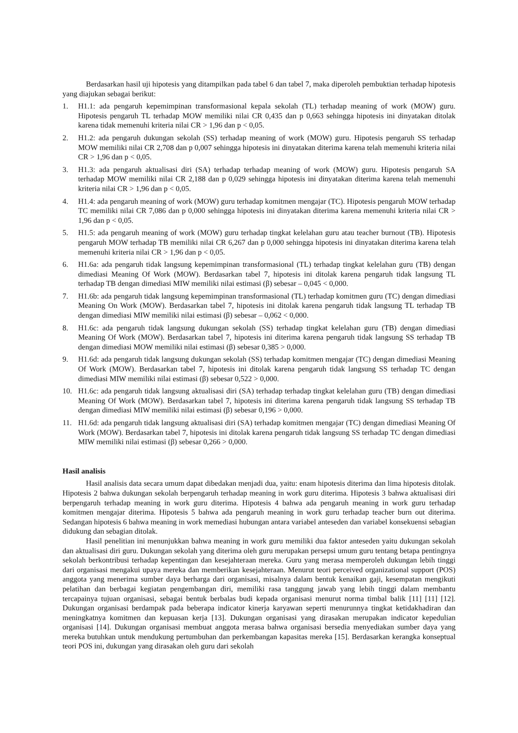Berdasarkan hasil uji hipotesis yang ditampilkan pada tabel 6 dan tabel 7, maka diperoleh pembuktian terhadap hipotesis yang diajukan sebagai berikut:
1. H1.1: ada pengaruh kepemimpinan transformasional kepala sekolah (TL) terhadap meaning of work (MOW) guru. Hipotesis pengaruh TL terhadap MOW memiliki nilai CR 0,435 dan p 0,663 sehingga hipotesis ini dinyatakan ditolak karena tidak memenuhi kriteria nilai CR > 1,96 dan p < 0,05.
2. H1.2: ada pengaruh dukungan sekolah (SS) terhadap meaning of work (MOW) guru. Hipotesis pengaruh SS terhadap MOW memiliki nilai CR 2,708 dan p 0,007 sehingga hipotesis ini dinyatakan diterima karena telah memenuhi kriteria nilai CR > 1,96 dan p < 0,05.
3. H1.3: ada pengaruh aktualisasi diri (SA) terhadap terhadap meaning of work (MOW) guru. Hipotesis pengaruh SA terhadap MOW memiliki nilai CR 2,188 dan p 0,029 sehingga hipotesis ini dinyatakan diterima karena telah memenuhi kriteria nilai CR > 1,96 dan p < 0,05.
4. H1.4: ada pengaruh meaning of work (MOW) guru terhadap komitmen mengajar (TC). Hipotesis pengaruh MOW terhadap TC memiliki nilai CR 7,086 dan p 0,000 sehingga hipotesis ini dinyatakan diterima karena memenuhi kriteria nilai CR > 1,96 dan p < 0,05.
5. H1.5: ada pengaruh meaning of work (MOW) guru terhadap tingkat kelelahan guru atau teacher burnout (TB). Hipotesis pengaruh MOW terhadap TB memiliki nilai CR 6,267 dan p 0,000 sehingga hipotesis ini dinyatakan diterima karena telah memenuhi kriteria nilai CR > 1,96 dan p < 0,05.
6. H1.6a: ada pengaruh tidak langsung kepemimpinan transformasional (TL) terhadap tingkat kelelahan guru (TB) dengan dimediasi Meaning Of Work (MOW). Berdasarkan tabel 7, hipotesis ini ditolak karena pengaruh tidak langsung TL terhadap TB dengan dimediasi MIW memiliki nilai estimasi (β) sebesar – 0,045 < 0,000.
7. H1.6b: ada pengaruh tidak langsung kepemimpinan transformasional (TL) terhadap komitmen guru (TC) dengan dimediasi Meaning On Work (MOW). Berdasarkan tabel 7, hipotesis ini ditolak karena pengaruh tidak langsung TL terhadap TB dengan dimediasi MIW memiliki nilai estimasi (β) sebesar – 0,062 < 0,000.
8. H1.6c: ada pengaruh tidak langsung dukungan sekolah (SS) terhadap tingkat kelelahan guru (TB) dengan dimediasi Meaning Of Work (MOW). Berdasarkan tabel 7, hipotesis ini diterima karena pengaruh tidak langsung SS terhadap TB dengan dimediasi MOW memiliki nilai estimasi (β) sebesar 0,385 > 0,000.
9. H1.6d: ada pengaruh tidak langsung dukungan sekolah (SS) terhadap komitmen mengajar (TC) dengan dimediasi Meaning Of Work (MOW). Berdasarkan tabel 7, hipotesis ini ditolak karena pengaruh tidak langsung SS terhadap TC dengan dimediasi MIW memiliki nilai estimasi (β) sebesar 0,522 > 0,000.
10. H1.6c: ada pengaruh tidak langsung aktualisasi diri (SA) terhadap terhadap tingkat kelelahan guru (TB) dengan dimediasi Meaning Of Work (MOW). Berdasarkan tabel 7, hipotesis ini diterima karena pengaruh tidak langsung SS terhadap TB dengan dimediasi MIW memiliki nilai estimasi (β) sebesar 0,196 > 0,000.
11. H1.6d: ada pengaruh tidak langsung aktualisasi diri (SA) terhadap komitmen mengajar (TC) dengan dimediasi Meaning Of Work (MOW). Berdasarkan tabel 7, hipotesis ini ditolak karena pengaruh tidak langsung SS terhadap TC dengan dimediasi MIW memiliki nilai estimasi (β) sebesar 0,266 > 0,000.
Hasil analisis
Hasil analisis data secara umum dapat dibedakan menjadi dua, yaitu: enam hipotesis diterima dan lima hipotesis ditolak. Hipotesis 2 bahwa dukungan sekolah berpengaruh terhadap meaning in work guru diterima. Hipotesis 3 bahwa aktualisasi diri berpengaruh terhadap meaning in work guru diterima. Hipotesis 4 bahwa ada pengaruh meaning in work guru terhadap komitmen mengajar diterima. Hipotesis 5 bahwa ada pengaruh meaning in work guru terhadap teacher burn out diterima. Sedangan hipotesis 6 bahwa meaning in work memediasi hubungan antara variabel anteseden dan variabel konsekuensi sebagian didukung dan sebagian ditolak.
Hasil penelitian ini menunjukkan bahwa meaning in work guru memiliki dua faktor anteseden yaitu dukungan sekolah dan aktualisasi diri guru. Dukungan sekolah yang diterima oleh guru merupakan persepsi umum guru tentang betapa pentingnya sekolah berkontribusi terhadap kepentingan dan kesejahteraan mereka. Guru yang merasa memperoleh dukungan lebih tinggi dari organisasi mengakui upaya mereka dan memberikan kesejahteraan. Menurut teori perceived organizational support (POS) anggota yang menerima sumber daya berharga dari organisasi, misalnya dalam bentuk kenaikan gaji, kesempatan mengikuti pelatihan dan berbagai kegiatan pengembangan diri, memiliki rasa tanggung jawab yang lebih tinggi dalam membantu tercapainya tujuan organisasi, sebagai bentuk berbalas budi kepada organisasi menurut norma timbal balik [11] [11] [12]. Dukungan organisasi berdampak pada beberapa indicator kinerja karyawan seperti menurunnya tingkat ketidakhadiran dan meningkatnya komitmen dan kepuasan kerja [13]. Dukungan organisasi yang dirasakan merupakan indicator kepedulian organisasi [14]. Dukungan organisasi membuat anggota merasa bahwa organisasi bersedia menyediakan sumber daya yang mereka butuhkan untuk mendukung pertumbuhan dan perkembangan kapasitas mereka [15]. Berdasarkan kerangka konseptual teori POS ini, dukungan yang dirasakan oleh guru dari sekolah